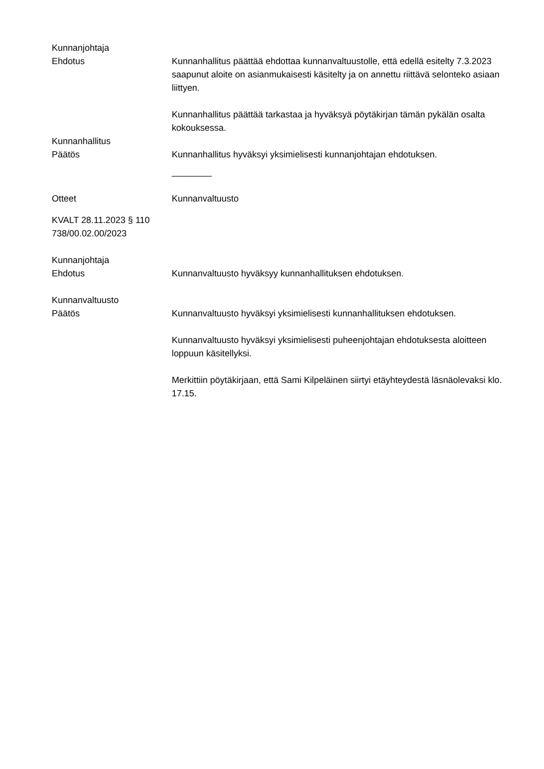Kunnanjohtaja
Ehdotus
Kunnanhallitus päättää ehdottaa kunnanvaltuustolle, että edellä esitelty 7.3.2023 saapunut aloite on asianmukaisesti käsitelty ja on annettu riittävä selonteko asiaan liittyen.
Kunnanhallitus päättää tarkastaa ja hyväksyä pöytäkirjan tämän pykälän osalta kokouksessa.
Kunnanhallitus
Päätös
Kunnanhallitus hyväksyi yksimielisesti kunnanjohtajan ehdotuksen.
________
Otteet Kunnanvaltuusto
KVALT 28.11.2023 § 110
738/00.02.00/2023
Kunnanjohtaja
Ehdotus
Kunnanvaltuusto hyväksyy kunnanhallituksen ehdotuksen.
Kunnanvaltuusto
Päätös
Kunnanvaltuusto hyväksyi yksimielisesti kunnanhallituksen ehdotuksen.
Kunnanvaltuusto hyväksyi yksimielisesti puheenjohtajan ehdotuksesta aloitteen loppuun käsitellyksi.
Merkittiin pöytäkirjaan, että Sami Kilpeläinen siirtyi etäyhteydestä läsnäolevaksi klo. 17.15.